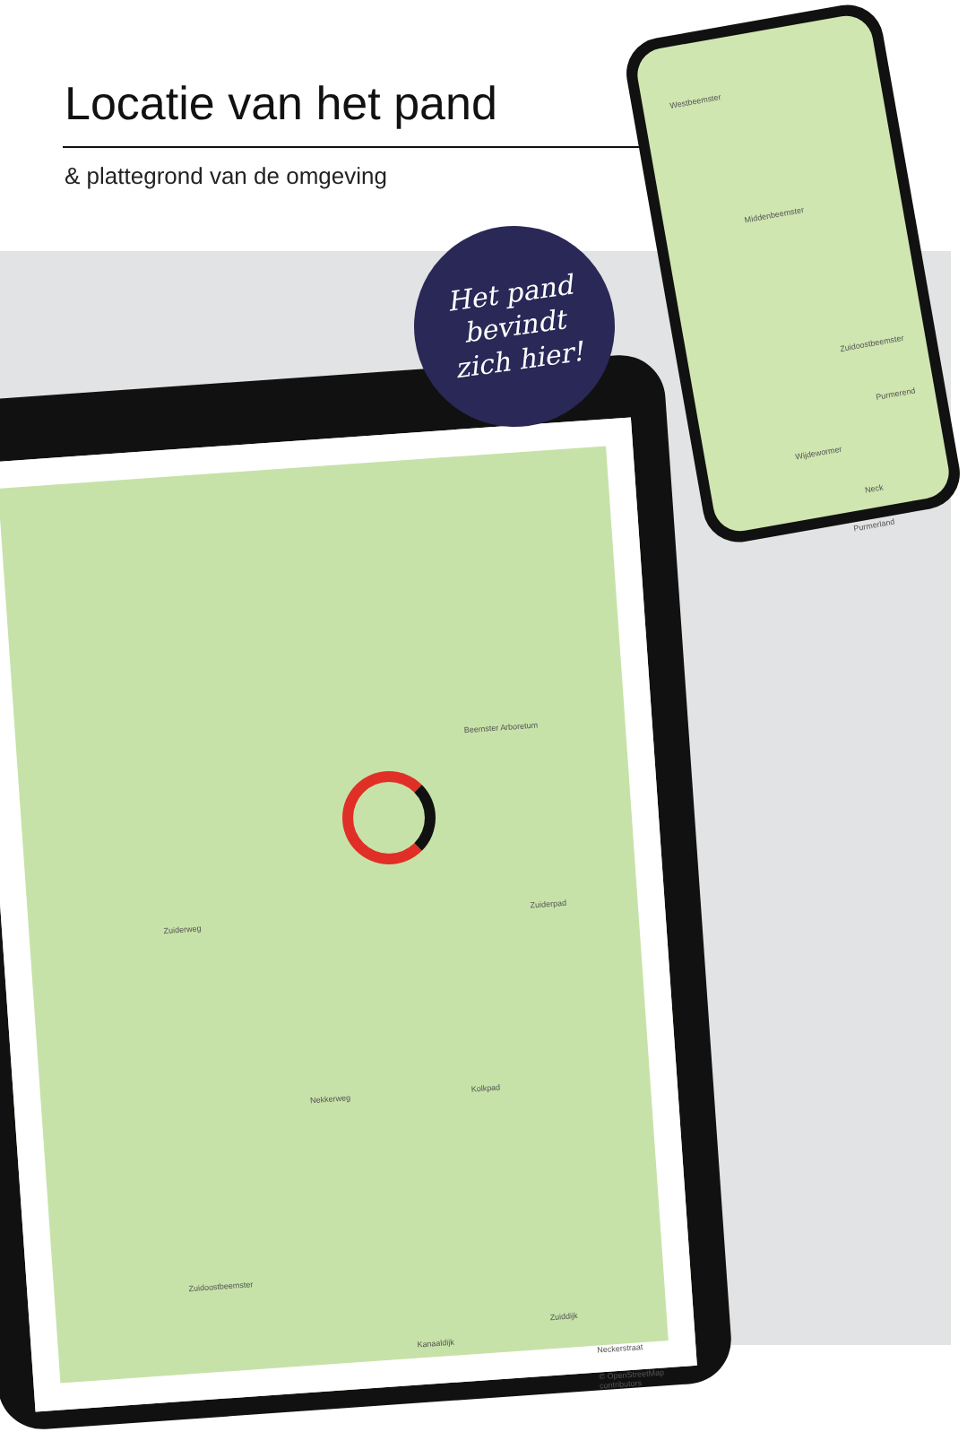Locatie van het pand
& plattegrond van de omgeving
Westbeemster
Middenbeemster
Zuidoostbeemster
Purmerend
Wijdewormer
Purmerland
Neck
Beemster Arboretum
Zuiderweg Zuiderpad
Kolkpad Nekkerweg
Zuidoostbeemster
Kanaaldijk
Zuiddijk
Neckerstraat
© OpenStreetMap contributors
Het pand
bevindt
zich hier!